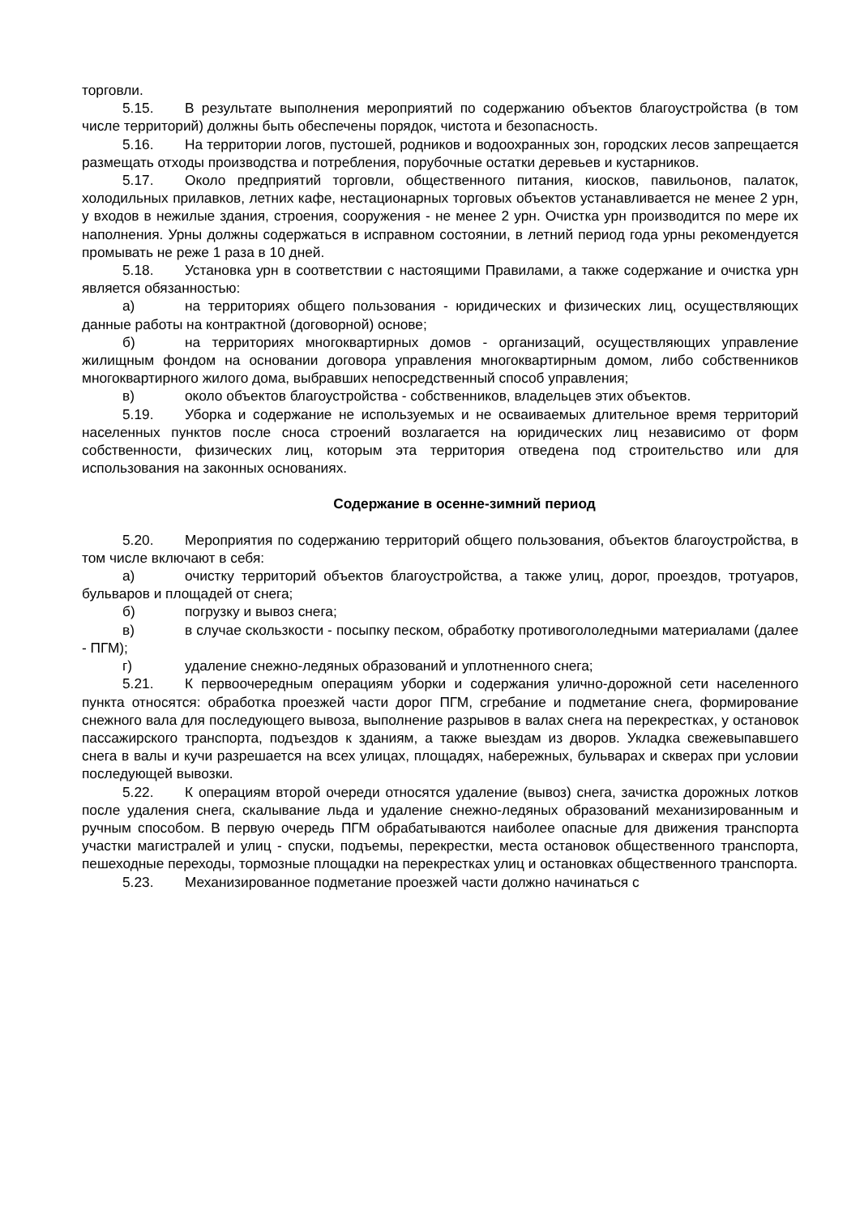торговли.
5.15. В результате выполнения мероприятий по содержанию объектов благоустройства (в том числе территорий) должны быть обеспечены порядок, чистота и безопасность.
5.16. На территории логов, пустошей, родников и водоохранных зон, городских лесов запрещается размещать отходы производства и потребления, порубочные остатки деревьев и кустарников.
5.17. Около предприятий торговли, общественного питания, киосков, павильонов, палаток, холодильных прилавков, летних кафе, нестационарных торговых объектов устанавливается не менее 2 урн, у входов в нежилые здания, строения, сооружения - не менее 2 урн. Очистка урн производится по мере их наполнения. Урны должны содержаться в исправном состоянии, в летний период года урны рекомендуется промывать не реже 1 раза в 10 дней.
5.18. Установка урн в соответствии с настоящими Правилами, а также содержание и очистка урн является обязанностью:
а) на территориях общего пользования - юридических и физических лиц, осуществляющих данные работы на контрактной (договорной) основе;
б) на территориях многоквартирных домов - организаций, осуществляющих управление жилищным фондом на основании договора управления многоквартирным домом, либо собственников многоквартирного жилого дома, выбравших непосредственный способ управления;
в) около объектов благоустройства - собственников, владельцев этих объектов.
5.19. Уборка и содержание не используемых и не осваиваемых длительное время территорий населенных пунктов после сноса строений возлагается на юридических лиц независимо от форм собственности, физических лиц, которым эта территория отведена под строительство или для использования на законных основаниях.
Содержание в осенне-зимний период
5.20. Мероприятия по содержанию территорий общего пользования, объектов благоустройства, в том числе включают в себя:
а) очистку территорий объектов благоустройства, а также улиц, дорог, проездов, тротуаров, бульваров и площадей от снега;
б) погрузку и вывоз снега;
в) в случае скользкости - посыпку песком, обработку противогололедными материалами (далее - ПГМ);
г) удаление снежно-ледяных образований и уплотненного снега;
5.21. К первоочередным операциям уборки и содержания улично-дорожной сети населенного пункта относятся: обработка проезжей части дорог ПГМ, сгребание и подметание снега, формирование снежного вала для последующего вывоза, выполнение разрывов в валах снега на перекрестках, у остановок пассажирского транспорта, подъездов к зданиям, а также выездам из дворов. Укладка свежевыпавшего снега в валы и кучи разрешается на всех улицах, площадях, набережных, бульварах и скверах при условии последующей вывозки.
5.22. К операциям второй очереди относятся удаление (вывоз) снега, зачистка дорожных лотков после удаления снега, скалывание льда и удаление снежно-ледяных образований механизированным и ручным способом. В первую очередь ПГМ обрабатываются наиболее опасные для движения транспорта участки магистралей и улиц - спуски, подъемы, перекрестки, места остановок общественного транспорта, пешеходные переходы, тормозные площадки на перекрестках улиц и остановках общественного транспорта.
5.23. Механизированное подметание проезжей части должно начинаться с